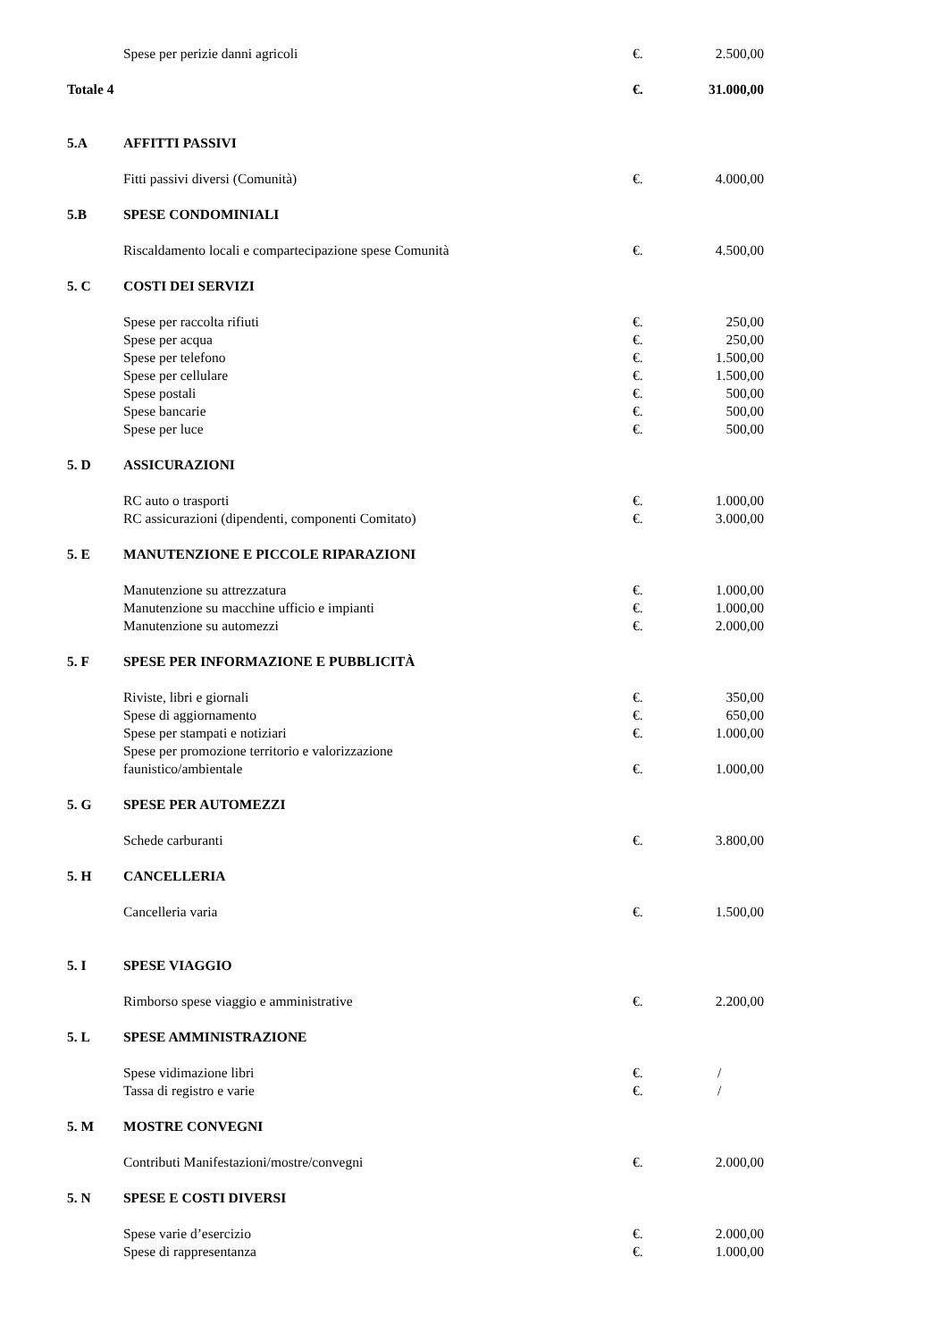| | Spese per perizie danni agricoli | €. | 2.500,00 |
| Totale 4 | | €. | 31.000,00 |
| 5.A | AFFITTI PASSIVI | | |
| | Fitti passivi diversi (Comunità) | €. | 4.000,00 |
| 5.B | SPESE CONDOMINIALI | | |
| | Riscaldamento locali e compartecipazione spese Comunità | €. | 4.500,00 |
| 5. C | COSTI DEI SERVIZI | | |
| | Spese per raccolta rifiuti | €. | 250,00 |
| | Spese per acqua | €. | 250,00 |
| | Spese per telefono | €. | 1.500,00 |
| | Spese per cellulare | €. | 1.500,00 |
| | Spese postali | €. | 500,00 |
| | Spese bancarie | €. | 500,00 |
| | Spese per luce | €. | 500,00 |
| 5. D | ASSICURAZIONI | | |
| | RC auto o trasporti | €. | 1.000,00 |
| | RC assicurazioni (dipendenti, componenti Comitato) | €. | 3.000,00 |
| 5. E | MANUTENZIONE E PICCOLE RIPARAZIONI | | |
| | Manutenzione su attrezzatura | €. | 1.000,00 |
| | Manutenzione su macchine ufficio e impianti | €. | 1.000,00 |
| | Manutenzione su automezzi | €. | 2.000,00 |
| 5. F | SPESE PER INFORMAZIONE E PUBBLICITÀ | | |
| | Riviste, libri e giornali | €. | 350,00 |
| | Spese di aggiornamento | €. | 650,00 |
| | Spese per stampati e notiziari | €. | 1.000,00 |
| | Spese per promozione territorio e valorizzazione faunistico/ambientale | €. | 1.000,00 |
| 5. G | SPESE PER AUTOMEZZI | | |
| | Schede carburanti | €. | 3.800,00 |
| 5. H | CANCELLERIA | | |
| | Cancelleria varia | €. | 1.500,00 |
| 5. I | SPESE VIAGGIO | | |
| | Rimborso spese viaggio e amministrative | €. | 2.200,00 |
| 5. L | SPESE AMMINISTRAZIONE | | |
| | Spese vidimazione libri | €. | / |
| | Tassa di registro e varie | €. | / |
| 5. M | MOSTRE CONVEGNI | | |
| | Contributi Manifestazioni/mostre/convegni | €. | 2.000,00 |
| 5. N | SPESE E COSTI DIVERSI | | |
| | Spese varie d’esercizio | €. | 2.000,00 |
| | Spese di rappresentanza | €. | 1.000,00 |